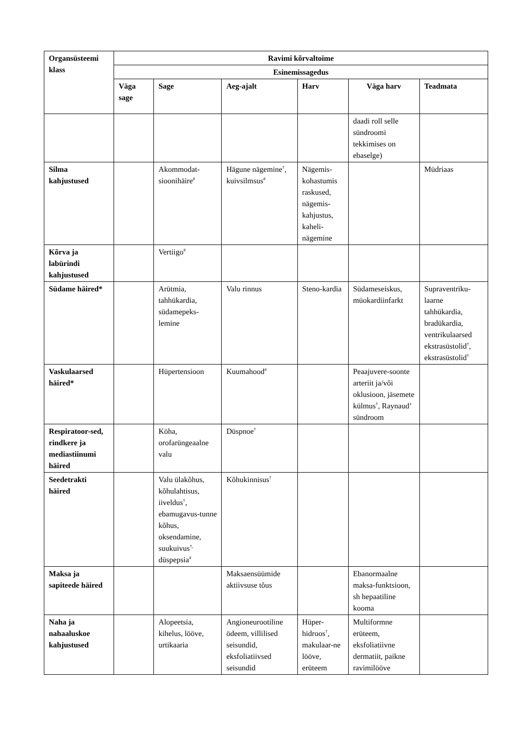| Organsüsteemi klass | Ravimi kõrvaltoime | | | | | |
| --- | --- | --- | --- | --- | --- | --- |
| | Esinemissagedus | | | | | |
| | Väga sage | Sage | Aeg-ajalt | Harv | Väga harv | Teadmata |
| | | | | | daadi roll selle sündroomi tekkimises on ebaselge) | |
| Silma kahjustused | | Akommodat-sioonihäire<sup>#</sup> | Hägune nägemine<sup>†</sup>, kuivsilmsus<sup>#</sup> | Nägemis-kohastumis raskused, nägemis-kahjustus, kaheli-nägemine | | Müdriaas |
| Kõrva ja labürindi kahjustused | | Vertiigo<sup>#</sup> | | | | |
| Südame häired* | | Arütmia, tahhükardia, südamepeks-lemine | Valu rinnus | Steno-kardia | Südameseiskus, müokardiinfarkt | Supraventriku-laarne tahhükardia, bradükardia, ventrikulaarsed ekstrasüstolid<sup>†</sup>, ekstrasüstolid<sup>†</sup> |
| Vaskulaarsed häired* | | Hüpertensioon | Kuumahood<sup>#</sup> | | Peaajuvere-soonte arteriit ja/või oklusioon, jäsemete külmus<sup>†</sup>, Raynaud’ sündroom | |
| Respiratoor-sed, rindkere ja mediastiinumi häired | | Köha, orofarüngeaalne valu | Düspnoe<sup>†</sup> | | | |
| Seedetrakti häired | | Valu ülakõhus, kõhulahtisus, iiveldus<sup>†</sup>, ebamugavus-tunne kõhus, oksendamine, suukuivus<sup>†,</sup> düspepsia<sup>#</sup> | Kõhukinnisus<sup>†</sup> | | | |
| Maksa ja sapiteede häired | | | Maksaensüümide aktiivsuse tõus | | Ebanormaalne maksa-funktsioon, sh hepaatiline kooma | |
| Naha ja nahaaluskoe kahjustused | | Alopeetsia, kihelus, lööve, urtikaaria | Angioneurootiline ödeem, villilised seisundid, eksfoliatiivsed seisundid | Hüper-hidroos<sup>†</sup>, makulaar-ne lööve, erüteem | Multiformne erüteem, eksfoliatiivne dermatiit, paikne ravimilööve | |